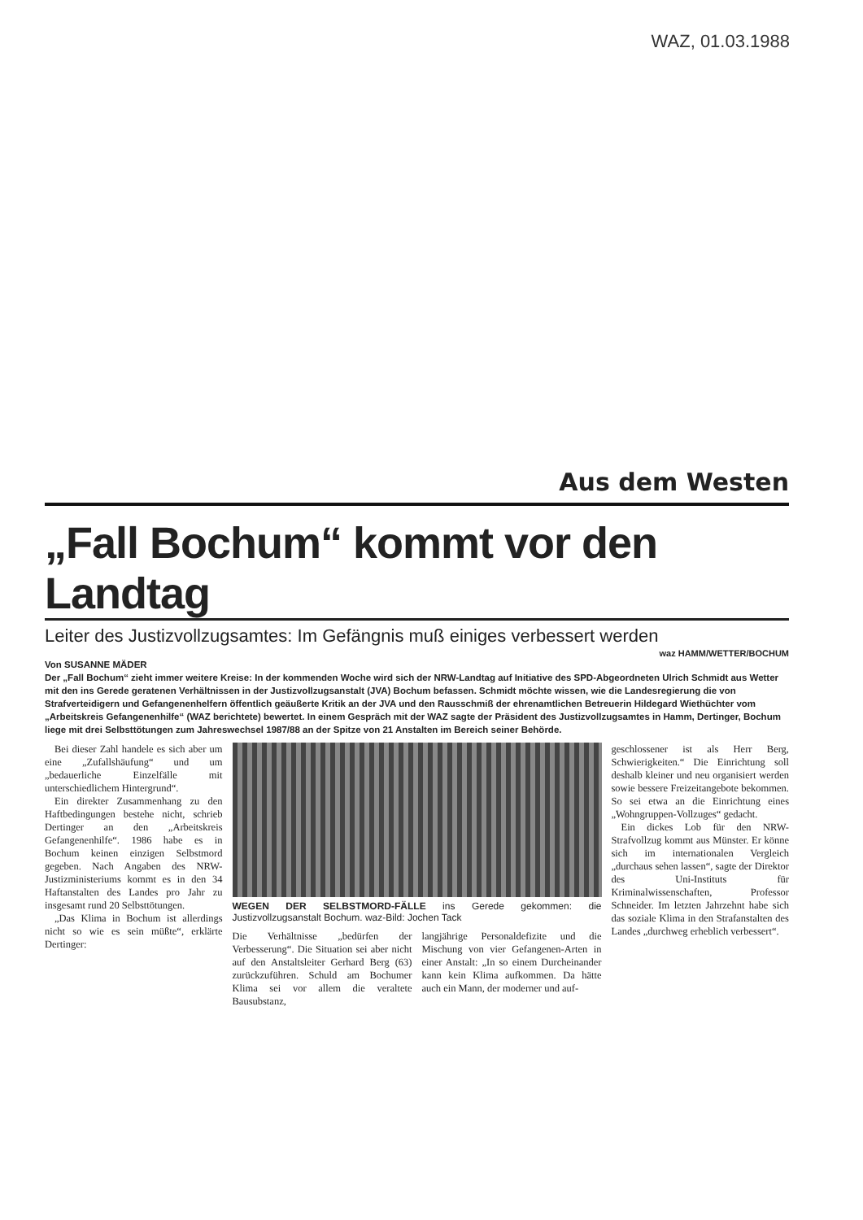WAZ, 01.03.1988
Aus dem Westen
„Fall Bochum“ kommt vor den Landtag
Leiter des Justizvollzugsamtes: Im Gefängnis muß einiges verbessert werden
waz HAMM/WETTER/BOCHUM
Von SUSANNE MÄDER
Der „Fall Bochum“ zieht immer weitere Kreise: In der kommenden Woche wird sich der NRW-Landtag auf Initiative des SPD-Abgeordneten Ulrich Schmidt aus Wetter mit den ins Gerede geratenen Verhältnissen in der Justizvollzugsanstalt (JVA) Bochum befassen. Schmidt möchte wissen, wie die Landesregierung die von Strafverteidigern und Gefangenenhelfern öffentlich geäußerte Kritik an der JVA und den Rausschmiß der ehrenamtlichen Betreuerin Hildegard Wiethüchter vom „Arbeitskreis Gefangenenhilfe“ (WAZ berichtete) bewertet. In einem Gespräch mit der WAZ sagte der Präsident des Justizvollzugsamtes in Hamm, Dertinger, Bochum liege mit drei Selbsttötungen zum Jahreswechsel 1987/88 an der Spitze von 21 Anstalten im Bereich seiner Behörde.
Bei dieser Zahl handele es sich aber um eine „Zufallshäufung“ und um „bedauerliche Einzelfälle mit unterschiedlichem Hintergrund“.
Ein direkter Zusammenhang zu den Haftbedingungen bestehe nicht, schrieb Dertinger an den „Arbeitskreis Gefangenenhilfe“. 1986 habe es in Bochum keinen einzigen Selbstmord gegeben. Nach Angaben des NRW-Justizministeriums kommt es in den 34 Haftanstalten des Landes pro Jahr zu insgesamt rund 20 Selbsttötungen.
„Das Klima in Bochum ist allerdings nicht so wie es sein müßte“, erklärte Dertinger:
WEGEN DER SELBSTMORD-FÄLLE ins Gerede gekommen: die Justizvollzugsanstalt Bochum. waz-Bild: Jochen Tack
Die Verhältnisse „bedürfen der Verbesserung“. Die Situation sei aber nicht auf den Anstaltsleiter Gerhard Berg (63) zurückzuführen. Schuld am Bochumer Klima sei vor allem die veraltete Bausubstanz,
langjährige Personaldefizite und die Mischung von vier Gefangenen-Arten in einer Anstalt: „In so einem Durcheinander kann kein Klima aufkommen. Da hätte auch ein Mann, der moderner und auf-
geschlossener ist als Herr Berg, Schwierigkeiten.“ Die Einrichtung soll deshalb kleiner und neu organisiert werden sowie bessere Freizeitangebote bekommen. So sei etwa an die Einrichtung eines „Wohngruppen-Vollzuges“ gedacht.
Ein dickes Lob für den NRW-Strafvollzug kommt aus Münster. Er könne sich im internationalen Vergleich „durchaus sehen lassen“, sagte der Direktor des Uni-Instituts für Kriminalwissenschaften, Professor Schneider. Im letzten Jahrzehnt habe sich das soziale Klima in den Strafanstalten des Landes „durchweg erheblich verbessert“.